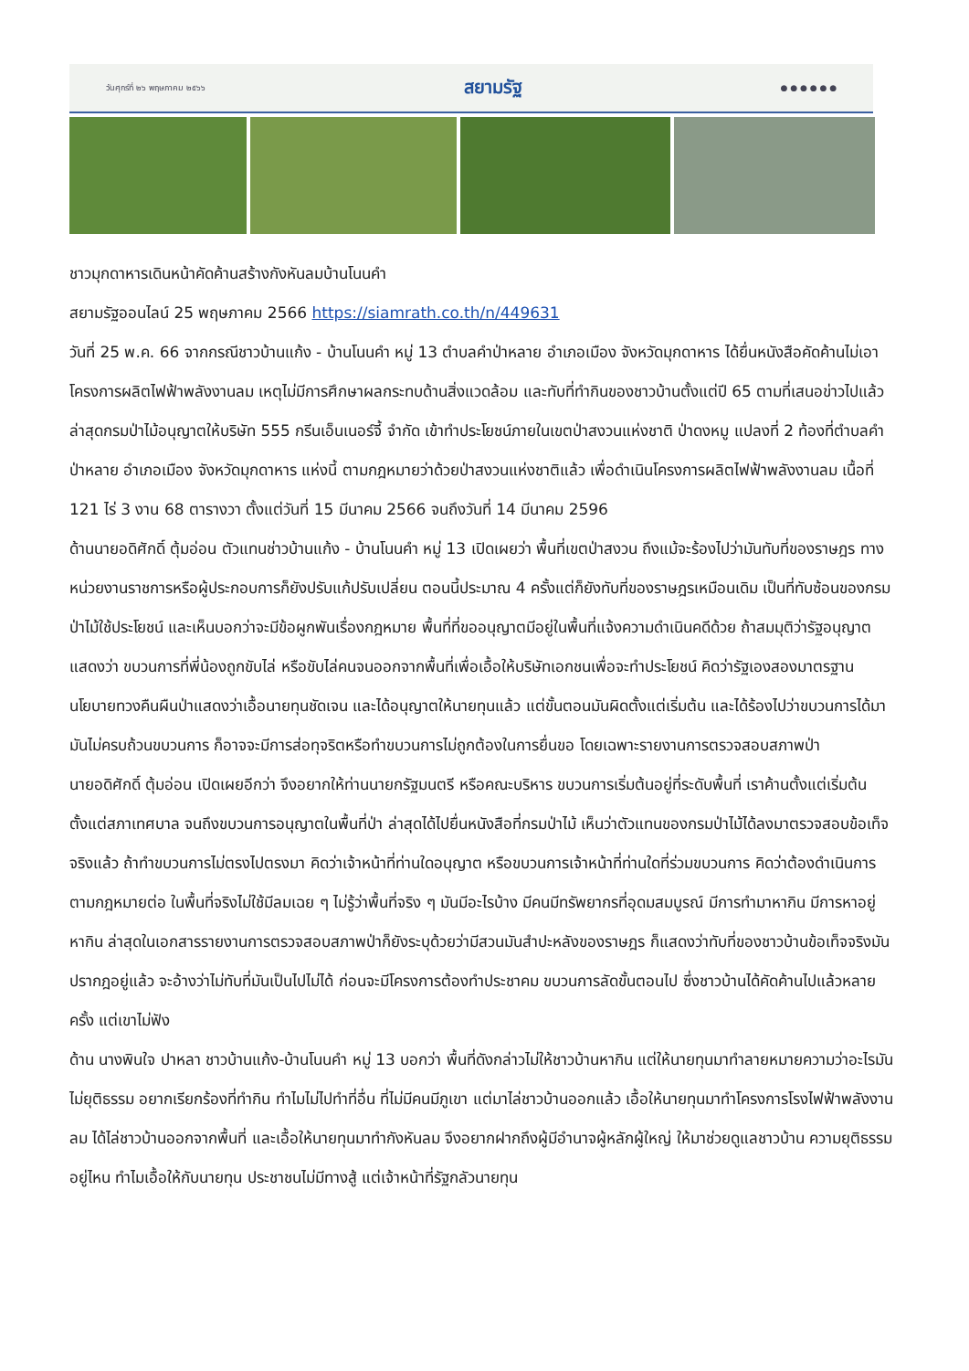วันศุกร์ที่ ๒๖ พฤษภาคม ๒๕๖๖ สยามรัฐ ● ● ● ● ● ●
ชาวมุกดาหารเดินหน้าคัดค้านสร้างกังหันลมบ้านโนนคำ
สยามรัฐออนไลน์ 25 พฤษภาคม 2566 https://siamrath.co.th/n/449631
วันที่ 25 พ.ค. 66 จากกรณีชาวบ้านแก้ง - บ้านโนนคำ หมู่ 13 ตำบลคำป่าหลาย อำเภอเมือง จังหวัดมุกดาหาร ได้ยื่นหนังสือคัดค้านไม่เอาโครงการผลิตไฟฟ้าพลังงานลม เหตุไม่มีการศึกษาผลกระทบด้านสิ่งแวดล้อม และทับที่ทำกินของชาวบ้านตั้งแต่ปี 65 ตามที่เสนอข่าวไปแล้ว ล่าสุดกรมป่าไม้อนุญาตให้บริษัท 555 กรีนเอ็นเนอร์จี้ จำกัด เข้าทำประโยชน์ภายในเขตป่าสงวนแห่งชาติ ป่าดงหมู แปลงที่ 2 ท้องที่ตำบลคำป่าหลาย อำเภอเมือง จังหวัดมุกดาหาร แห่งนี้ ตามกฎหมายว่าด้วยป่าสงวนแห่งชาติแล้ว เพื่อดำเนินโครงการผลิตไฟฟ้าพลังงานลม เนื้อที่ 121 ไร่ 3 งาน 68 ตารางวา ตั้งแต่วันที่ 15 มีนาคม 2566 จนถึงวันที่ 14 มีนาคม 2596
ด้านนายอดิศักดิ์ ตุ้มอ่อน ตัวแทนช่าวบ้านแก้ง - บ้านโนนคำ หมู่ 13 เปิดเผยว่า พื้นที่เขตป่าสงวน ถึงแม้จะร้องไปว่ามันทับที่ของราษฎร ทางหน่วยงานราชการหรือผู้ประกอบการก็ยังปรับแก้ปรับเปลี่ยน ตอนนี้ประมาณ 4 ครั้งแต่ก็ยังทับที่ของราษฎรเหมือนเดิม เป็นที่ทับซ้อนของกรมป่าไม้ใช้ประโยชน์ และเห็นบอกว่าจะมีข้อผูกพันเรื่องกฎหมาย พื้นที่ที่ขออนุญาตมีอยู่ในพื้นที่แจ้งความดำเนินคดีด้วย ถ้าสมมุติว่ารัฐอนุญาตแสดงว่า ขบวนการที่พี่น้องถูกขับไล่ หรือขับไล่คนจนออกจากพื้นที่เพื่อเอื้อให้บริษัทเอกชนเพื่อจะทำประโยชน์ คิดว่ารัฐเองสองมาตรฐาน นโยบายทวงคืนผืนป่าแสดงว่าเอื้อนายทุนชัดเจน และได้อนุญาตให้นายทุนแล้ว แต่ขั้นตอนมันผิดตั้งแต่เริ่มต้น และได้ร้องไปว่าขบวนการได้มามันไม่ครบถ้วนขบวนการ ก็อาจจะมีการส่อทุจริตหรือทำขบวนการไม่ถูกต้องในการยื่นขอ โดยเฉพาะรายงานการตรวจสอบสภาพป่า
นายอดิศักดิ์ ตุ้มอ่อน เปิดเผยอีกว่า จึงอยากให้ท่านนายกรัฐมนตรี หรือคณะบริหาร ขบวนการเริ่มต้นอยู่ที่ระดับพื้นที่ เราค้านตั้งแต่เริ่มต้นตั้งแต่สภาเทศบาล จนถึงขบวนการอนุญาตในพื้นที่ป่า ล่าสุดได้ไปยื่นหนังสือที่กรมป่าไม้ เห็นว่าตัวแทนของกรมป่าไม้ได้ลงมาตรวจสอบข้อเท็จจริงแล้ว ถ้าทำขบวนการไม่ตรงไปตรงมา คิดว่าเจ้าหน้าที่ท่านใดอนุญาต หรือขบวนการเจ้าหน้าที่ท่านใดที่ร่วมขบวนการ คิดว่าต้องดำเนินการตามกฎหมายต่อ ในพื้นที่จริงไม่ใช้มีลมเฉย ๆ ไม่รู้ว่าพื้นที่จริง ๆ มันมีอะไรบ้าง มีคนมีทรัพยากรที่อุดมสมบูรณ์ มีการทำมาหากิน มีการหาอยู่หากิน ล่าสุดในเอกสารรายงานการตรวจสอบสภาพป่าก็ยังระบุด้วยว่ามีสวนมันสำปะหลังของราษฎร ก็แสดงว่าทับที่ของชาวบ้านข้อเท็จจริงมันปรากฎอยู่แล้ว จะอ้างว่าไม่ทับที่มันเป็นไปไม่ได้ ก่อนจะมีโครงการต้องทำประชาคม ขบวนการลัดขั้นตอนไป ซึ่งชาวบ้านได้คัดค้านไปแล้วหลายครั้ง แต่เขาไม่ฟัง
ด้าน นางพินใจ ปาหลา ชาวบ้านแก้ง-บ้านโนนคำ หมู่ 13 บอกว่า พื้นที่ดังกล่าวไม่ให้ชาวบ้านหากิน แต่ให้นายทุนมาทำลายหมายความว่าอะไรมันไม่ยุติธรรม อยากเรียกร้องที่ทำกิน ทำไมไม่ไปทำที่อื่น ที่ไม่มีคนมีภูเขา แต่มาไล่ชาวบ้านออกแล้ว เอื้อให้นายทุนมาทำโครงการโรงไฟฟ้าพลังงานลม ได้ไล่ชาวบ้านออกจากพื้นที่ และเอื้อให้นายทุนมาทำกังหันลม จึงอยากฝากถึงผู้มีอำนาจผู้หลักผู้ใหญ่ ให้มาช่วยดูแลชาวบ้าน ความยุติธรรมอยู่ไหน ทำไมเอื้อให้กับนายทุน ประชาชนไม่มีทางสู้ แต่เจ้าหน้าที่รัฐกลัวนายทุน